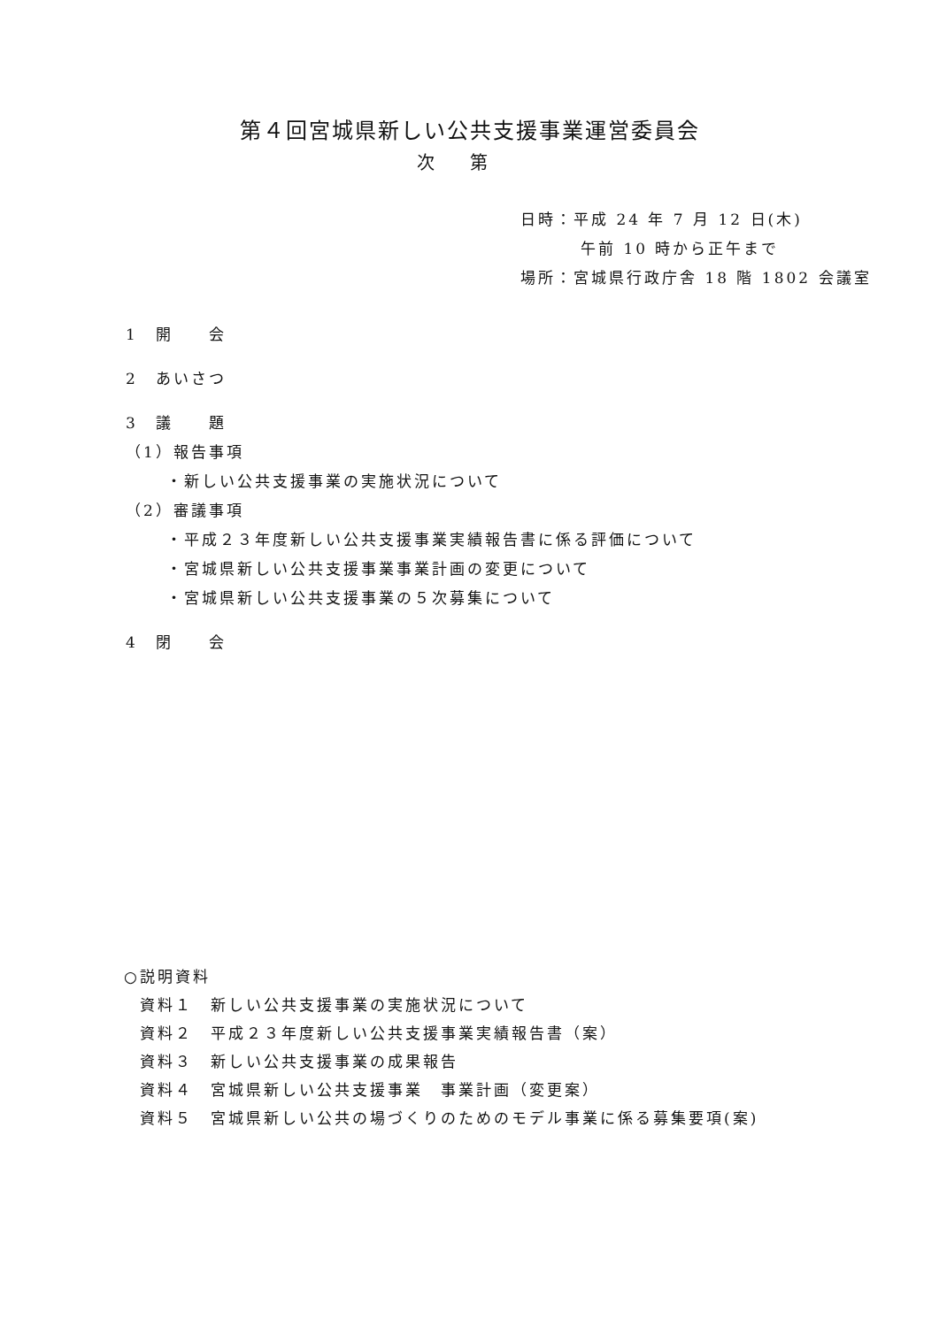第４回宮城県新しい公共支援事業運営委員会
次第
日時：平成 24 年 7 月 12 日(木)
午前 10 時から正午まで
場所：宮城県行政庁舎 18 階 1802 会議室
1　開　　会
2　あいさつ
3　議　　題
（1）報告事項
・新しい公共支援事業の実施状況について
（2）審議事項
・平成２３年度新しい公共支援事業実績報告書に係る評価について
・宮城県新しい公共支援事業事業計画の変更について
・宮城県新しい公共支援事業の５次募集について
4　閉　　会
○説明資料
資料１　新しい公共支援事業の実施状況について
資料２　平成２３年度新しい公共支援事業実績報告書（案）
資料３　新しい公共支援事業の成果報告
資料４　宮城県新しい公共支援事業　事業計画（変更案）
資料５　宮城県新しい公共の場づくりのためのモデル事業に係る募集要項(案)